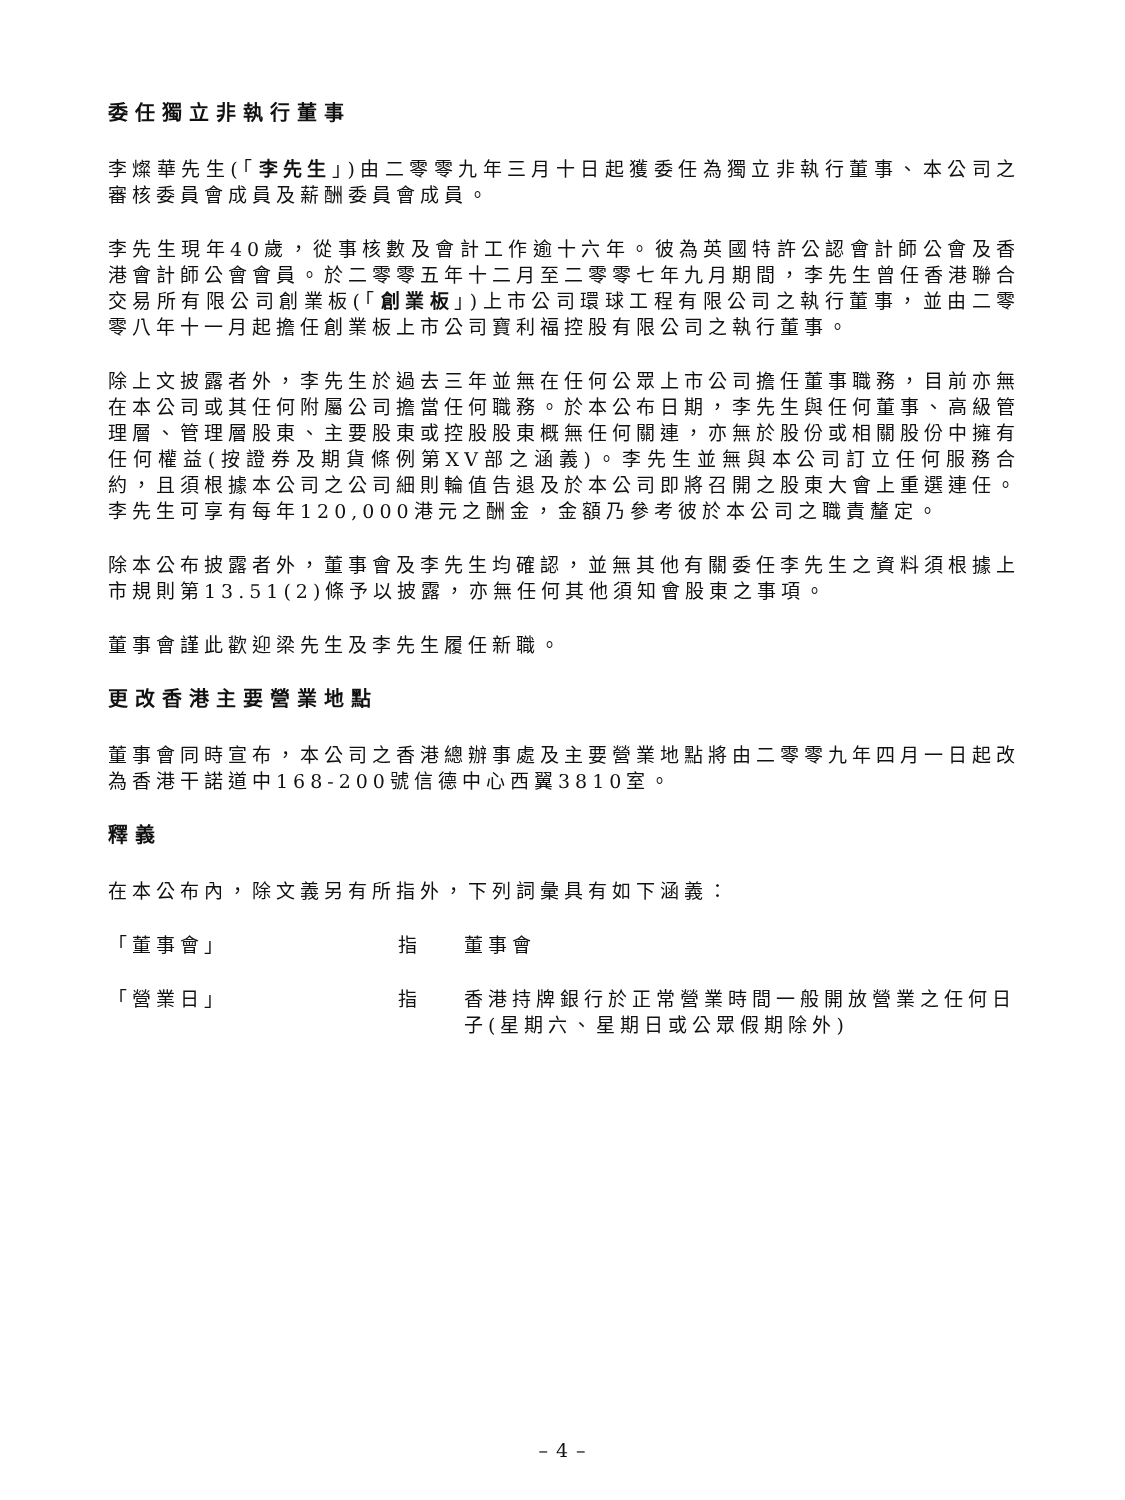委任獨立非執行董事
李燦華先生(「李先生」)由二零零九年三月十日起獲委任為獨立非執行董事、本公司之審核委員會成員及薪酬委員會成員。
李先生現年40歲，從事核數及會計工作逾十六年。彼為英國特許公認會計師公會及香港會計師公會會員。於二零零五年十二月至二零零七年九月期間，李先生曾任香港聯合交易所有限公司創業板(「創業板」)上市公司環球工程有限公司之執行董事，並由二零零八年十一月起擔任創業板上市公司寶利福控股有限公司之執行董事。
除上文披露者外，李先生於過去三年並無在任何公眾上市公司擔任董事職務，目前亦無在本公司或其任何附屬公司擔當任何職務。於本公布日期，李先生與任何董事、高級管理層、管理層股東、主要股東或控股股東概無任何關連，亦無於股份或相關股份中擁有任何權益(按證券及期貨條例第XV部之涵義)。李先生並無與本公司訂立任何服務合約，且須根據本公司之公司細則輪值告退及於本公司即將召開之股東大會上重選連任。李先生可享有每年120,000港元之酬金，金額乃參考彼於本公司之職責釐定。
除本公布披露者外，董事會及李先生均確認，並無其他有關委任李先生之資料須根據上市規則第13.51(2)條予以披露，亦無任何其他須知會股東之事項。
董事會謹此歡迎梁先生及李先生履任新職。
更改香港主要營業地點
董事會同時宣布，本公司之香港總辦事處及主要營業地點將由二零零九年四月一日起改為香港干諾道中168-200號信德中心西翼3810室。
釋義
在本公布內，除文義另有所指外，下列詞彙具有如下涵義：
「董事會」 指 董事會
「營業日」 指 香港持牌銀行於正常營業時間一般開放營業之任何日子(星期六、星期日或公眾假期除外)
– 4 –